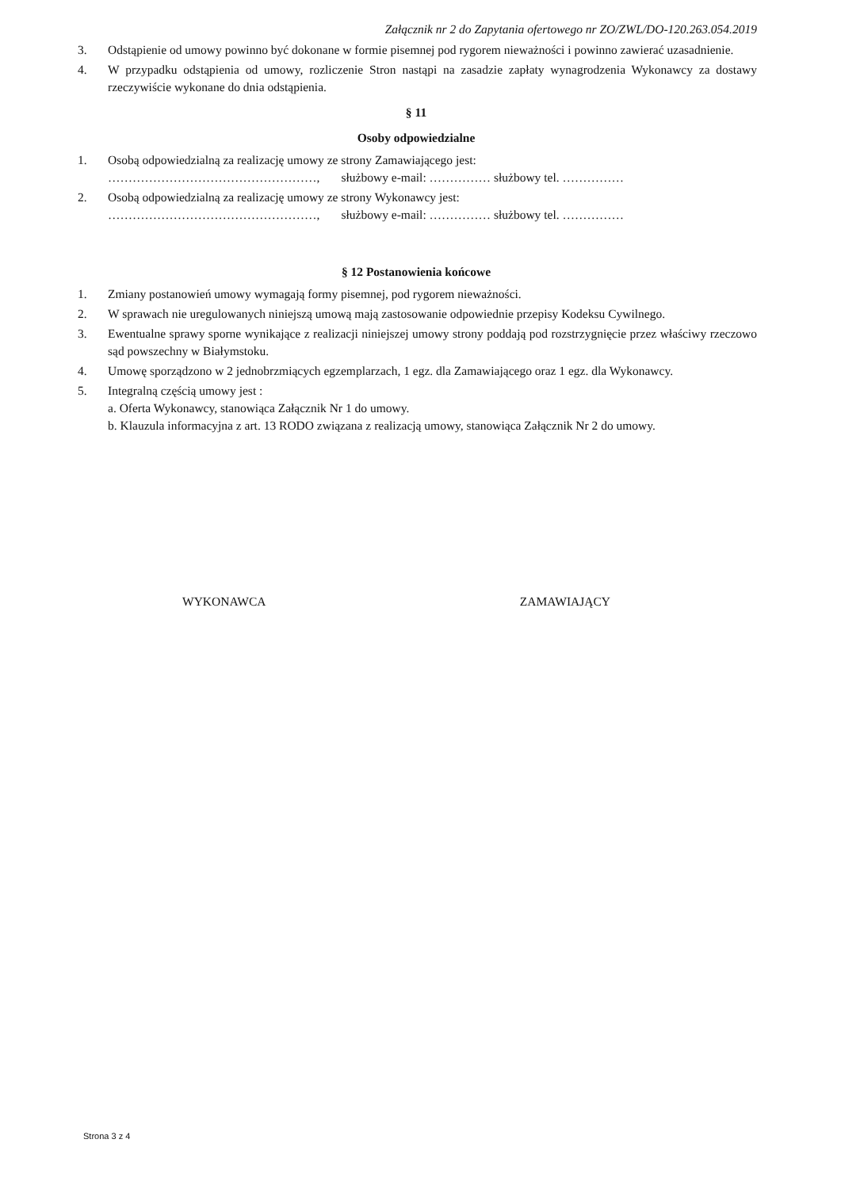Załącznik nr 2 do Zapytania ofertowego nr ZO/ZWL/DO-120.263.054.2019
3. Odstąpienie od umowy powinno być dokonane w formie pisemnej pod rygorem nieważności i powinno zawierać uzasadnienie.
4. W przypadku odstąpienia od umowy, rozliczenie Stron nastąpi na zasadzie zapłaty wynagrodzenia Wykonawcy za dostawy rzeczywiście wykonane do dnia odstąpienia.
§ 11
Osoby odpowiedzialne
1. Osobą odpowiedzialną za realizację umowy ze strony Zamawiającego jest:
……………………………………………, służbowy e-mail: …………… służbowy tel. ……………
2. Osobą odpowiedzialną za realizację umowy ze strony Wykonawcy jest:
……………………………………………, służbowy e-mail: …………… służbowy tel. ……………
§ 12 Postanowienia końcowe
1. Zmiany postanowień umowy wymagają formy pisemnej, pod rygorem nieważności.
2. W sprawach nie uregulowanych niniejszą umową mają zastosowanie odpowiednie przepisy Kodeksu Cywilnego.
3. Ewentualne sprawy sporne wynikające z realizacji niniejszej umowy strony poddają pod rozstrzygnięcie przez właściwy rzeczowo sąd powszechny w Białymstoku.
4. Umowę sporządzono w 2 jednobrzmiących egzemplarzach, 1 egz. dla Zamawiającego oraz 1 egz. dla Wykonawcy.
5. Integralną częścią umowy jest :
a. Oferta Wykonawcy, stanowiąca Załącznik Nr 1 do umowy.
b. Klauzula informacyjna z art. 13 RODO związana z realizacją umowy, stanowiąca Załącznik Nr 2 do umowy.
WYKONAWCA ZAMAWIAJĄCY
Strona 3 z 4